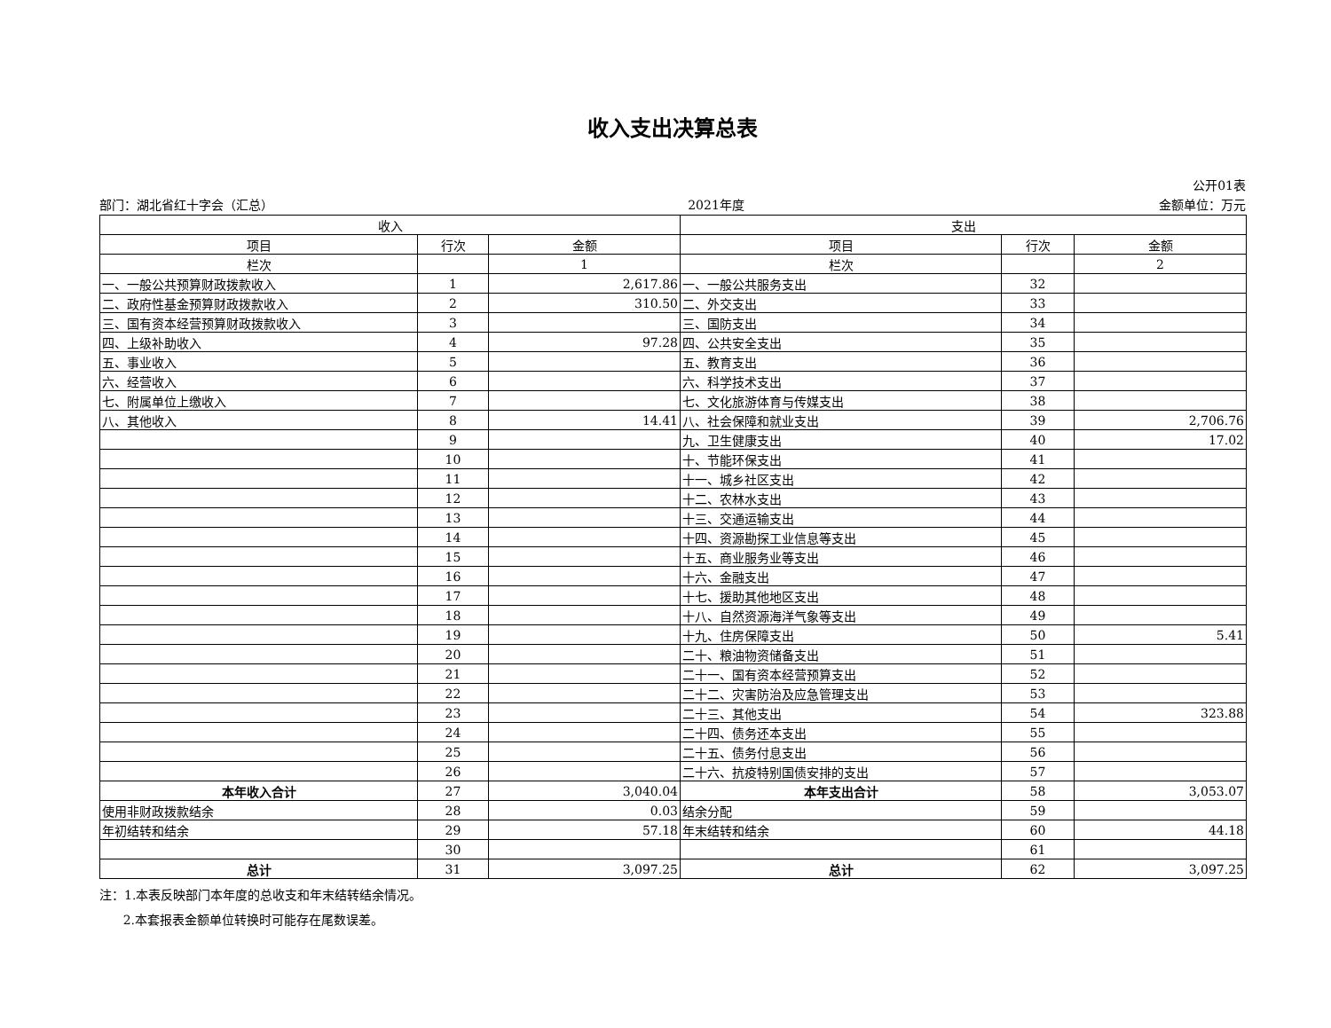收入支出决算总表
公开01表
部门：湖北省红十字会（汇总） 2021年度 金额单位：万元
| 收入 | | | 支出 | | |
| --- | --- | --- | --- | --- | --- |
| 项目 | 行次 | 金额 | 项目 | 行次 | 金额 |
| 栏次 | | 1 | 栏次 | | 2 |
| 一、一般公共预算财政拨款收入 | 1 | 2,617.86 | 一、一般公共服务支出 | 32 | |
| 二、政府性基金预算财政拨款收入 | 2 | 310.50 | 二、外交支出 | 33 | |
| 三、国有资本经营预算财政拨款收入 | 3 | | 三、国防支出 | 34 | |
| 四、上级补助收入 | 4 | 97.28 | 四、公共安全支出 | 35 | |
| 五、事业收入 | 5 | | 五、教育支出 | 36 | |
| 六、经营收入 | 6 | | 六、科学技术支出 | 37 | |
| 七、附属单位上缴收入 | 7 | | 七、文化旅游体育与传媒支出 | 38 | |
| 八、其他收入 | 8 | 14.41 | 八、社会保障和就业支出 | 39 | 2,706.76 |
| | 9 | | 九、卫生健康支出 | 40 | 17.02 |
| | 10 | | 十、节能环保支出 | 41 | |
| | 11 | | 十一、城乡社区支出 | 42 | |
| | 12 | | 十二、农林水支出 | 43 | |
| | 13 | | 十三、交通运输支出 | 44 | |
| | 14 | | 十四、资源勘探工业信息等支出 | 45 | |
| | 15 | | 十五、商业服务业等支出 | 46 | |
| | 16 | | 十六、金融支出 | 47 | |
| | 17 | | 十七、援助其他地区支出 | 48 | |
| | 18 | | 十八、自然资源海洋气象等支出 | 49 | |
| | 19 | | 十九、住房保障支出 | 50 | 5.41 |
| | 20 | | 二十、粮油物资储备支出 | 51 | |
| | 21 | | 二十一、国有资本经营预算支出 | 52 | |
| | 22 | | 二十二、灾害防治及应急管理支出 | 53 | |
| | 23 | | 二十三、其他支出 | 54 | 323.88 |
| | 24 | | 二十四、债务还本支出 | 55 | |
| | 25 | | 二十五、债务付息支出 | 56 | |
| | 26 | | 二十六、抗疫特别国债安排的支出 | 57 | |
| 本年收入合计 | 27 | 3,040.04 | 本年支出合计 | 58 | 3,053.07 |
| 使用非财政拨款结余 | 28 | 0.03 | 结余分配 | 59 | |
| 年初结转和结余 | 29 | 57.18 | 年末结转和结余 | 60 | 44.18 |
| | 30 | | | 61 | |
| 总计 | 31 | 3,097.25 | 总计 | 62 | 3,097.25 |
注：1.本表反映部门本年度的总收支和年末结转结余情况。
2.本套报表金额单位转换时可能存在尾数误差。